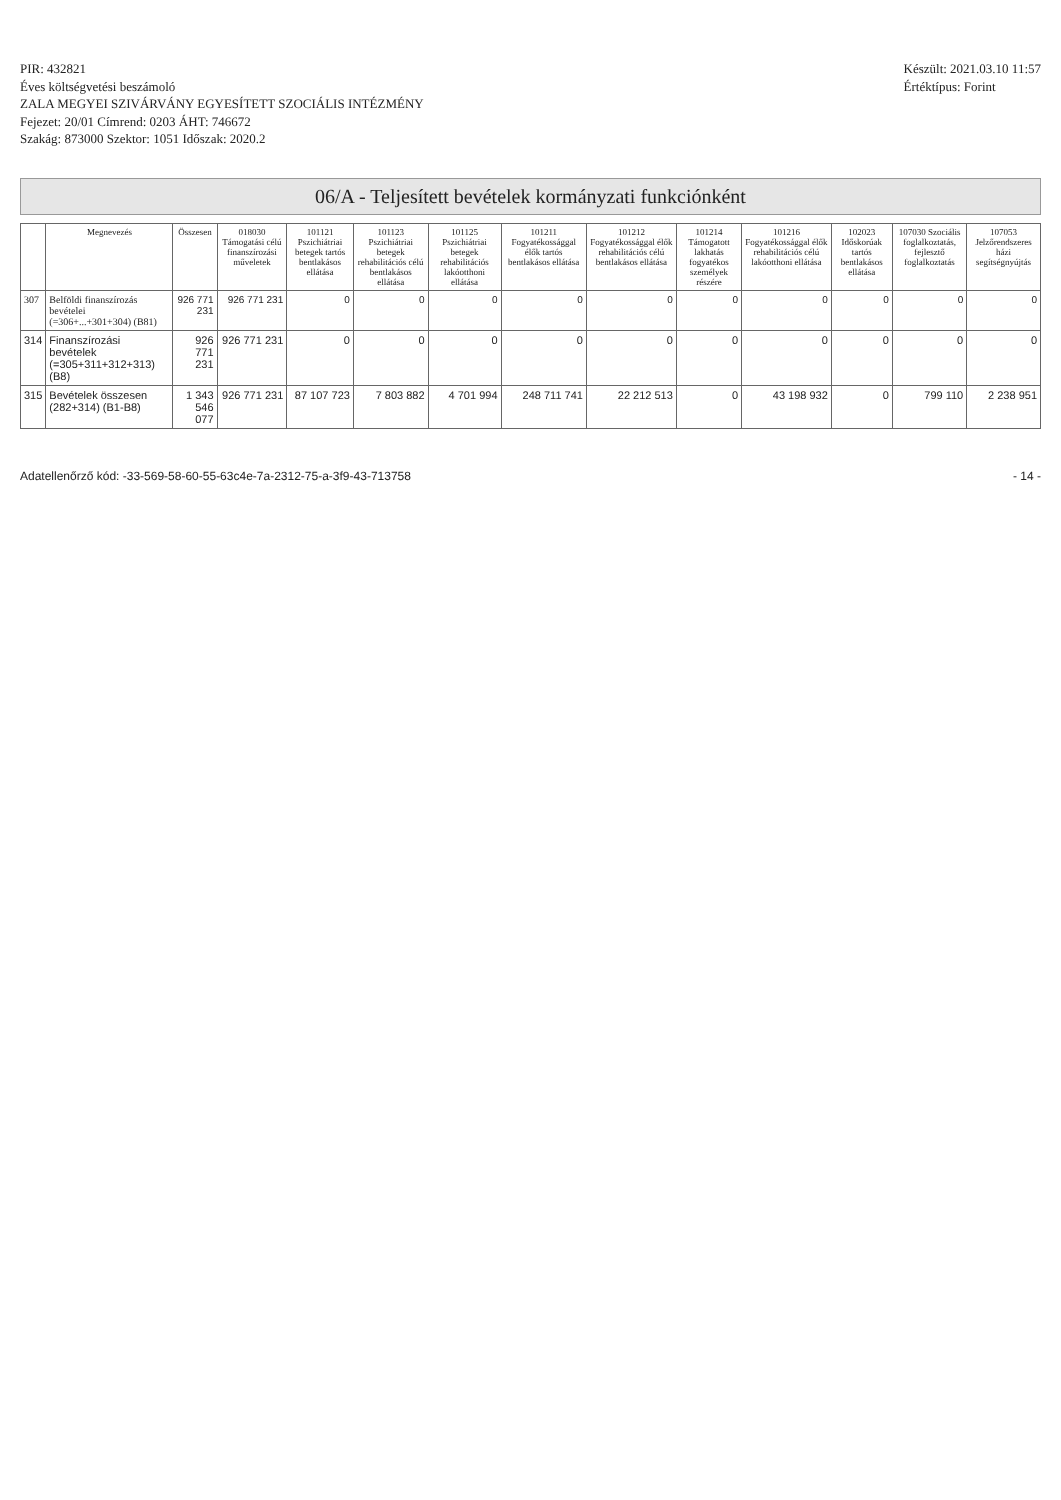PIR: 432821
Éves költségvetési beszámoló
ZALA MEGYEI SZIVÁRVÁNY EGYESÍTETT SZOCIÁLIS INTÉZMÉNY
Fejezet: 20/01 Címrend: 0203 ÁHT: 746672
Szakág: 873000 Szektor: 1051 Időszak: 2020.2
Készült: 2021.03.10 11:57
Értéktípus: Forint
06/A - Teljesített bevételek kormányzati funkciónként
| | Megnevezés | Összesen | 018030 Támogatási célú finanszírozási műveletek | 101121 Pszichiátriai betegek tartós bentlakásos ellátása | 101123 Pszichiátriai betegek rehabilitációs célú bentlakásos ellátása | 101125 Pszichiátriai betegek rehabilitációs lakóotthoni ellátása | 101211 Fogyatékossággal élők tartós bentlakásos ellátása | 101212 Fogyatékossággal élők rehabilitációs célú bentlakásos ellátása | 101214 Támogatott lakhatás fogyatékos személyek részére | 101216 Fogyatékossággal élők rehabilitációs célú lakóotthoni ellátása | 102023 Időskorúak tartós bentlakásos ellátása | 107030 Szociális foglalkoztatás, fejlesztő foglalkoztatás | 107053 Jelzőrendszeres házi segítségnyújtás |
| --- | --- | --- | --- | --- | --- | --- | --- | --- | --- | --- | --- | --- | --- |
| 307 | Belföldi finanszírozás bevételei (=306+...+301+304) (B81) | 926 771 231 | 926 771 231 | 0 | 0 | 0 | 0 | 0 | 0 | 0 | 0 | 0 | 0 |
| 314 | Finanszírozási bevételek (=305+311+312+313) (B8) | 926 771 231 | 926 771 231 | 0 | 0 | 0 | 0 | 0 | 0 | 0 | 0 | 0 | 0 |
| 315 | Bevételek összesen (282+314) (B1-B8) | 1 343 546 077 | 926 771 231 | 87 107 723 | 7 803 882 | 4 701 994 | 248 711 741 | 22 212 513 | 0 | 43 198 932 | 0 | 799 110 | 2 238 951 |
Adatellenőrző kód: -33-569-58-60-55-63c4e-7a-2312-75-a-3f9-43-713758 - 14 -